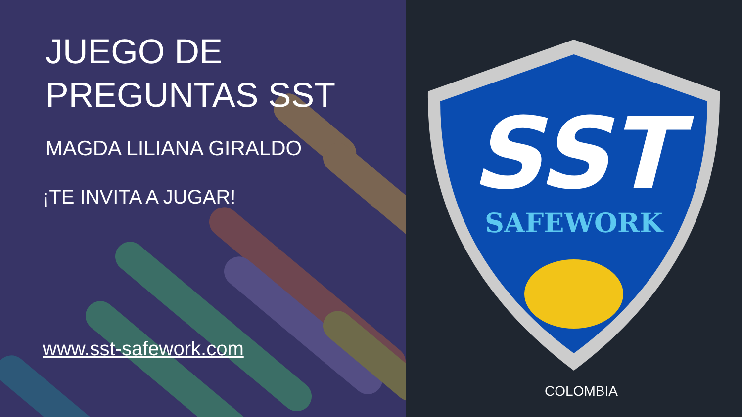JUEGO DE
PREGUNTAS SST
MAGDA LILIANA GIRALDO
¡TE INVITA A JUGAR!
www.sst-safework.com
SST
SAFEWORK
COLOMBIA